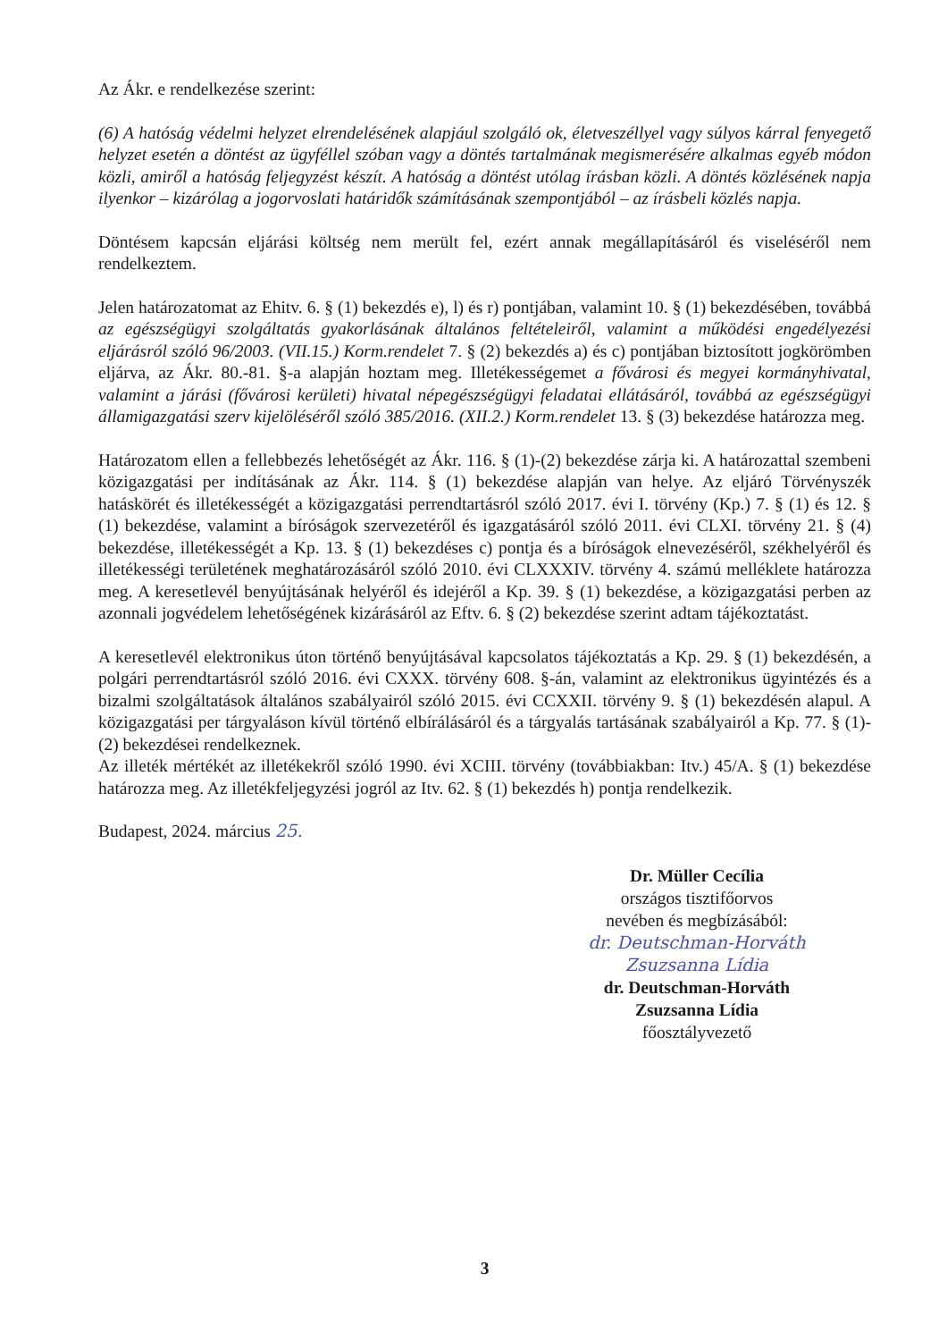Az Ákr. e rendelkezése szerint:
(6) A hatóság védelmi helyzet elrendelésének alapjául szolgáló ok, életveszéllyel vagy súlyos kárral fenyegető helyzet esetén a döntést az ügyféllel szóban vagy a döntés tartalmának megismerésére alkalmas egyéb módon közli, amiről a hatóság feljegyzést készít. A hatóság a döntést utólag írásban közli. A döntés közlésének napja ilyenkor – kizárólag a jogorvoslati határidők számításának szempontjából – az írásbeli közlés napja.
Döntésem kapcsán eljárási költség nem merült fel, ezért annak megállapításáról és viseléséről nem rendelkeztem.
Jelen határozatomat az Ehitv. 6. § (1) bekezdés e), l) és r) pontjában, valamint 10. § (1) bekezdésében, továbbá az egészségügyi szolgáltatás gyakorlásának általános feltételeiről, valamint a működési engedélyezési eljárásról szóló 96/2003. (VII.15.) Korm.rendelet 7. § (2) bekezdés a) és c) pontjában biztosított jogkörömben eljárva, az Ákr. 80.-81. §-a alapján hoztam meg. Illetékességemet a fővárosi és megyei kormányhivatal, valamint a járási (fővárosi kerületi) hivatal népegészségügyi feladatai ellátásáról, továbbá az egészségügyi államigazgatási szerv kijelöléséről szóló 385/2016. (XII.2.) Korm.rendelet 13. § (3) bekezdése határozza meg.
Határozatom ellen a fellebbezés lehetőségét az Ákr. 116. § (1)-(2) bekezdése zárja ki. A határozattal szembeni közigazgatási per indításának az Ákr. 114. § (1) bekezdése alapján van helye. Az eljáró Törvényszék hatáskörét és illetékességét a közigazgatási perrendtartásról szóló 2017. évi I. törvény (Kp.) 7. § (1) és 12. § (1) bekezdése, valamint a bíróságok szervezetéről és igazgatásáról szóló 2011. évi CLXI. törvény 21. § (4) bekezdése, illetékességét a Kp. 13. § (1) bekezdéses c) pontja és a bíróságok elnevezéséről, székhelyéről és illetékességi területének meghatározásáról szóló 2010. évi CLXXXIV. törvény 4. számú melléklete határozza meg. A keresetlevél benyújtásának helyéről és idejéről a Kp. 39. § (1) bekezdése, a közigazgatási perben az azonnali jogvédelem lehetőségének kizárásáról az Eftv. 6. § (2) bekezdése szerint adtam tájékoztatást.
A keresetlevél elektronikus úton történő benyújtásával kapcsolatos tájékoztatás a Kp. 29. § (1) bekezdésén, a polgári perrendtartásról szóló 2016. évi CXXX. törvény 608. §-án, valamint az elektronikus ügyintézés és a bizalmi szolgáltatások általános szabályairól szóló 2015. évi CCXXII. törvény 9. § (1) bekezdésén alapul. A közigazgatási per tárgyaláson kívül történő elbírálásáról és a tárgyalás tartásának szabályairól a Kp. 77. § (1)-(2) bekezdései rendelkeznek.
Az illeték mértékét az illetékekről szóló 1990. évi XCIII. törvény (továbbiakban: Itv.) 45/A. § (1) bekezdése határozza meg. Az illetékfeljegyzési jogról az Itv. 62. § (1) bekezdés h) pontja rendelkezik.
Budapest, 2024. március 25.
Dr. Müller Cecília
országos tisztifőorvos
nevében és megbízásából:
dr. Deutschman-Horváth Zsuzsanna Lídia
dr. Deutschman-Horváth Zsuzsanna Lídia
főosztályvezető
3